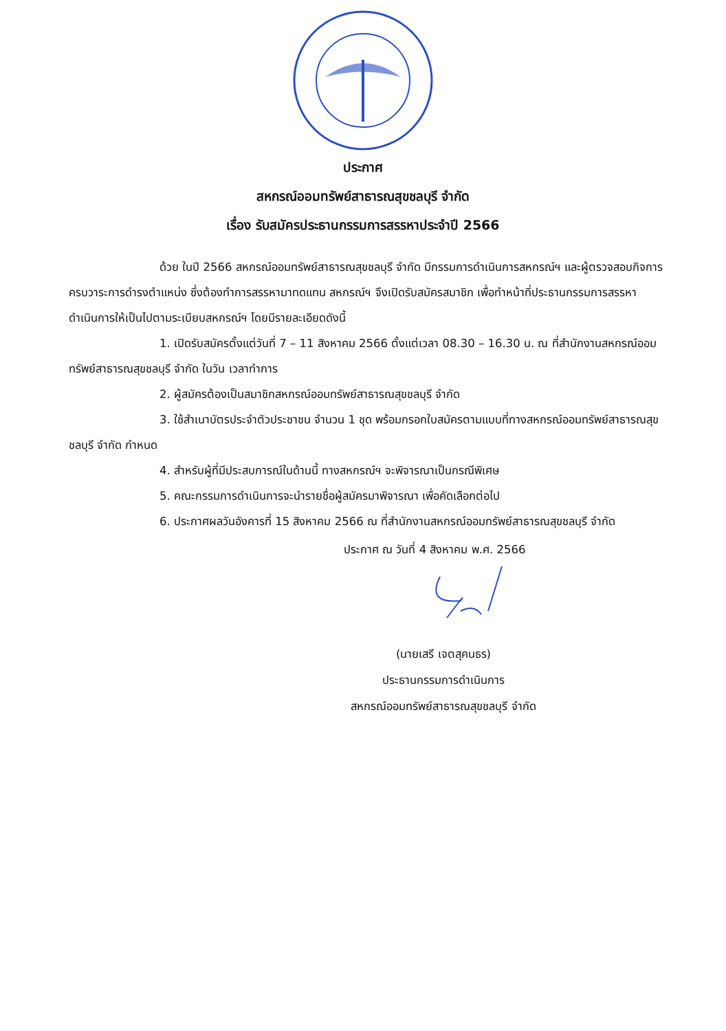ประกาศ
สหกรณ์ออมทรัพย์สาธารณสุขชลบุรี จำกัด
เรื่อง รับสมัครประธานกรรมการสรรหาประจำปี 2566
ด้วย ในปี 2566 สหกรณ์ออมทรัพย์สาธารณสุขชลบุรี จำกัด มีกรรมการดำเนินการสหกรณ์ฯ และผู้ตรวจสอบกิจการครบวาระการดำรงตำแหน่ง ซึ่งต้องทำการสรรหามาทดแทน สหกรณ์ฯ จึงเปิดรับสมัครสมาชิก เพื่อทำหน้าที่ประธานกรรมการสรรหา ดำเนินการให้เป็นไปตามระเบียบสหกรณ์ฯ โดยมีรายละเอียดดังนี้
1. เปิดรับสมัครตั้งแต่วันที่ 7 – 11 สิงหาคม 2566 ตั้งแต่เวลา 08.30 – 16.30 น. ณ ที่สำนักงานสหกรณ์ออมทรัพย์สาธารณสุขชลบุรี จำกัด ในวัน เวลาทำการ
2. ผู้สมัครต้องเป็นสมาชิกสหกรณ์ออมทรัพย์สาธารณสุขชลบุรี จำกัด
3. ใช้สำเนาบัตรประจำตัวประชาชน จำนวน 1 ชุด พร้อมกรอกใบสมัครตามแบบที่ทางสหกรณ์ออมทรัพย์สาธารณสุขชลบุรี จำกัด กำหนด
4. สำหรับผู้ที่มีประสบการณ์ในด้านนี้ ทางสหกรณ์ฯ จะพิจารณาเป็นกรณีพิเศษ
5. คณะกรรมการดำเนินการจะนำรายชื่อผู้สมัครมาพิจารณา เพื่อคัดเลือกต่อไป
6. ประกาศผลวันอังคารที่ 15 สิงหาคม 2566 ณ ที่สำนักงานสหกรณ์ออมทรัพย์สาธารณสุขชลบุรี จำกัด
ประกาศ ณ วันที่ 4 สิงหาคม พ.ศ. 2566
(นายเสรี เจตสุคนธร)
ประธานกรรมการดำเนินการ
สหกรณ์ออมทรัพย์สาธารณสุขชลบุรี จำกัด